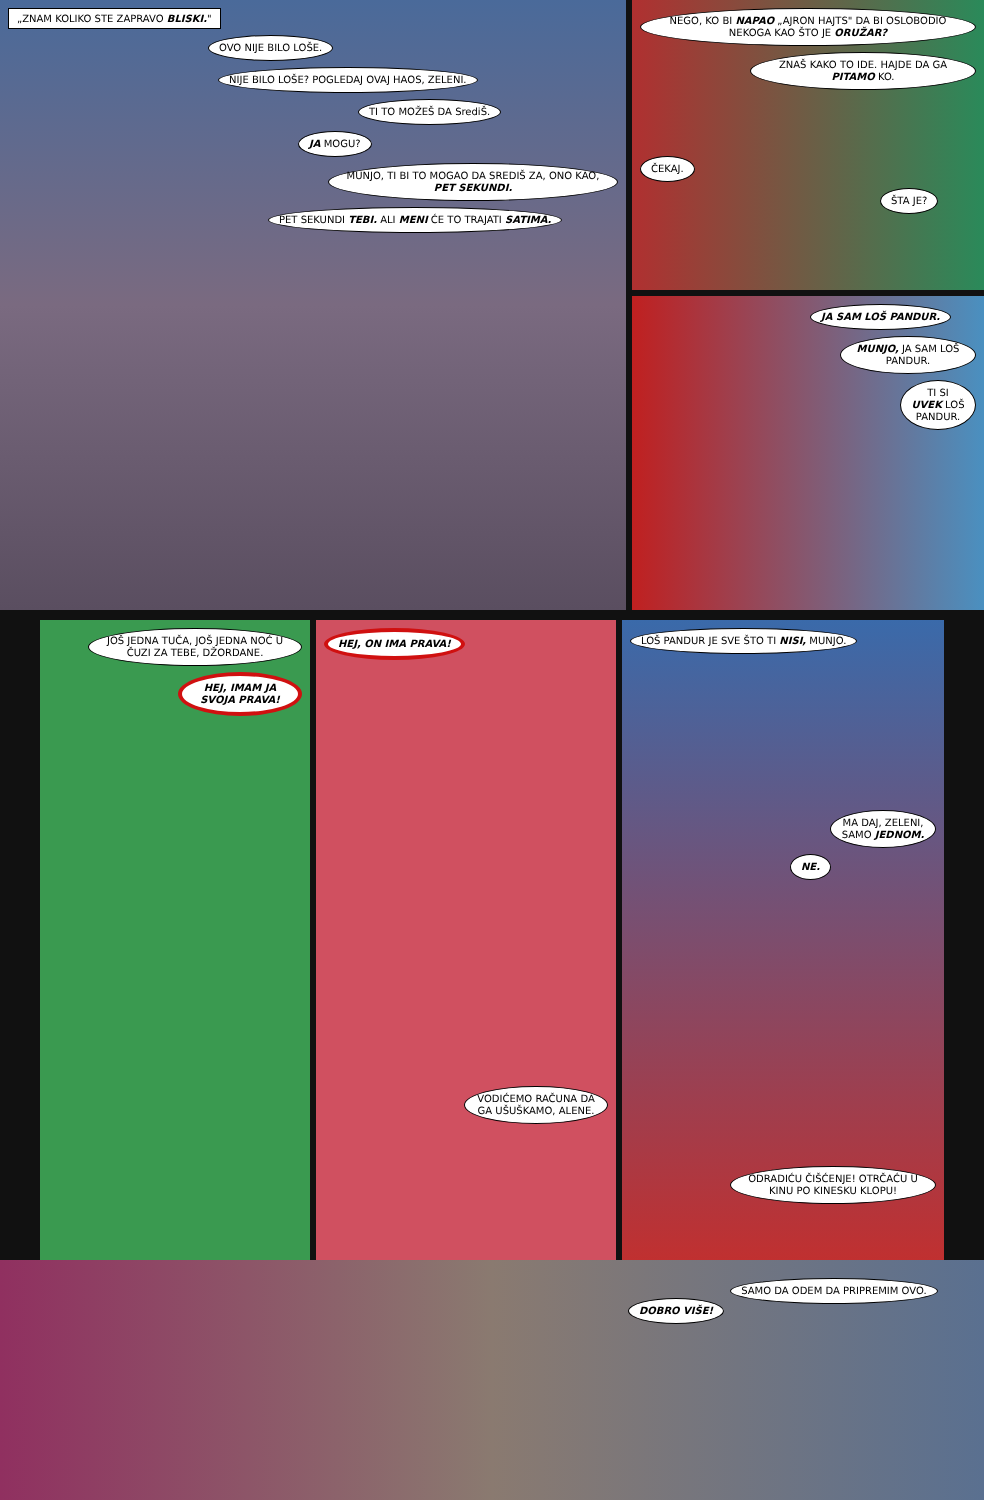„ZNAM KOLIKO STE ZAPRAVO BLISKI."
OVO NIJE BILO LOŠE.
NIJE BILO LOŠE? POGLEDAJ OVAJ HAOS, ZELENI.
TI TO MOŽEŠ DA SrediŠ.
JA MOGU?
MUNJO, TI BI TO MOGAO DA SREDIŠ ZA, ONO KAO, PET SEKUNDI.
PET SEKUNDI TEBI. ALI MENI ĆE TO TRAJATI SATIMA.
NEGO, KO BI NAPAO „AJRON HAJTS" DA BI OSLOBODIO NEKOGA KAO ŠTO JE ORUŽAR?
ZNAŠ KAKO TO IDE. HAJDE DA GA PITAMO KO.
ČEKAJ.
ŠTA JE?
JA SAM LOŠ PANDUR.
MUNJO, JA SAM LOŠ PANDUR.
TI SI UVEK LOŠ PANDUR.
JOŠ JEDNA TUČA, JOŠ JEDNA NOĆ U ČUZI ZA TEBE, DŽORDANE.
HEJ, IMAM JA SVOJA PRAVA!
HEJ, ON IMA PRAVA!
VODIĆEMO RAČUNA DA GA UŠUŠKAMO, ALENE.
LOŠ PANDUR JE SVE ŠTO TI NISI, MUNJO.
MA DAJ, ZELENI, SAMO JEDNOM.
NE.
ODRADIĆU ČIŠĆENJE! OTRČAĆU U KINU PO KINESKU KLOPU!
DOBRO VIŠE!
SAMO DA ODEM DA PRIPREMIM OVO.